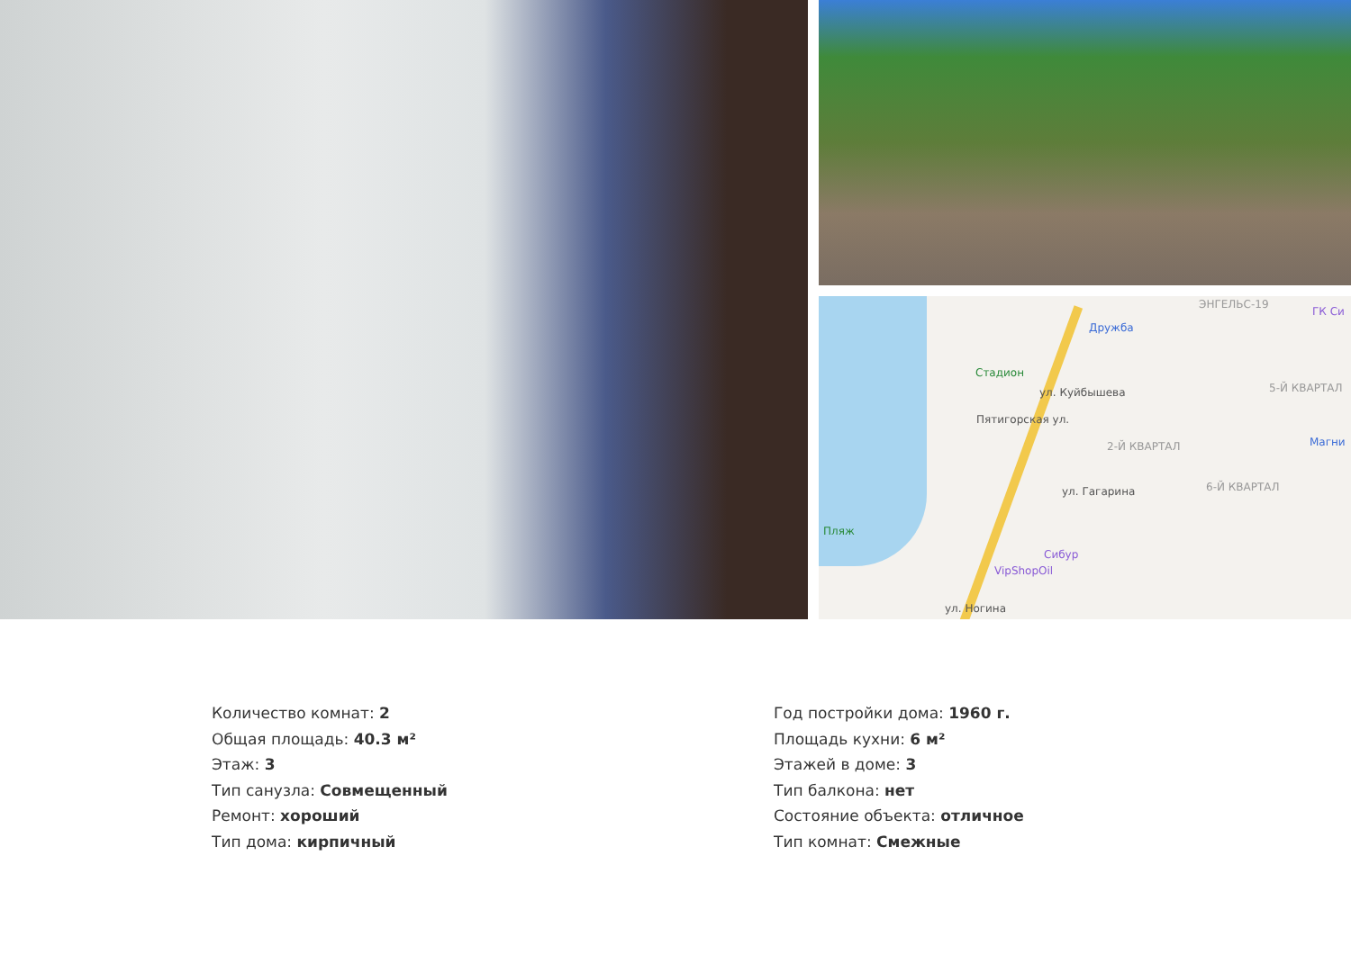Дружба
ЭНГЕЛЬС-19
ГК Си
Стадион
5-Й КВАРТАЛ
2-Й КВАРТАЛ Магни
6-Й КВАРТАЛ
Пятигорская ул.
ул. Куйбышева
ул. Гагарина
Пляж
Сибур
VipShopOil
ул. Ногина
Количество комнат: 2
Общая площадь: 40.3 м²
Этаж: 3
Тип санузла: Совмещенный
Ремонт: хороший
Тип дома: кирпичный
Год постройки дома: 1960 г.
Площадь кухни: 6 м²
Этажей в доме: 3
Тип балкона: нет
Состояние объекта: отличное
Тип комнат: Смежные